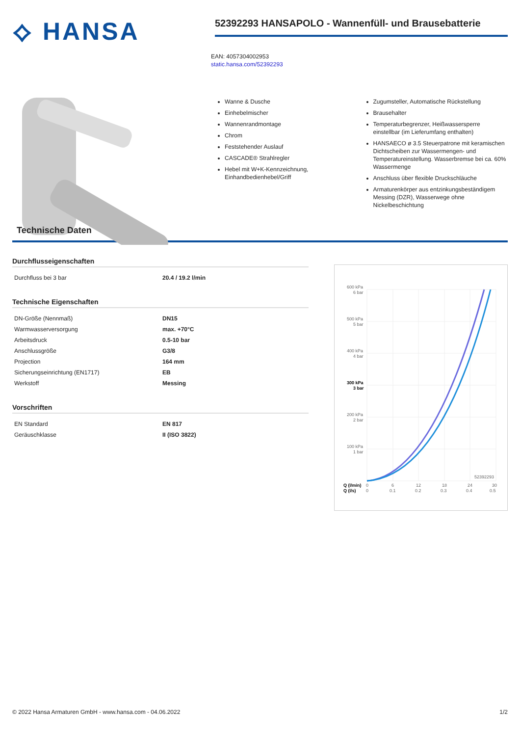⟡ HANSA
52392293 HANSAPOLO - Wannenfüll- und Brausebatterie
EAN: 4057304002953
static.hansa.com/52392293
Wanne & Dusche
Einhebelmischer
Wannenrandmontage
Chrom
Feststehender Auslauf
CASCADE® Strahlregler
Hebel mit W+K-Kennzeichnung, Einhandbedienhebel/Griff
Zugumsteller, Automatische Rückstellung
Brausehalter
Temperaturbegrenzer, Heißwassersperre einstellbar (im Lieferumfang enthalten)
HANSAECO ø 3.5 Steuerpatrone mit keramischen Dichtscheiben zur Wassermengen- und Temperatureinstellung. Wasserbremse bei ca. 60% Wassermenge
Anschluss über flexible Druckschläuche
Armaturenkörper aus entzinkungsbeständigem Messing (DZR), Wasserwege ohne Nickelbeschichtung
Technische Daten
Durchflusseigenschaften
| Durchfluss bei 3 bar | 20.4 / 19.2 l/min |
Technische Eigenschaften
| DN-Größe (Nennmaß) | DN15 |
| Warmwasserversorgung | max. +70°C |
| Arbeitsdruck | 0.5-10 bar |
| Anschlussgröße | G3/8 |
| Projection | 164 mm |
| Sicherungseinrichtung (EN1717) | EB |
| Werkstoff | Messing |
Vorschriften
| EN Standard | EN 817 |
| Geräuschklasse | II (ISO 3822) |
600 kPa
6 bar
500 kPa
5 bar
400 kPa
4 bar
300 kPa
3 bar
200 kPa
2 bar
100 kPa
1 bar
52392293
Q (l/min)
Q (l/s)
0
6
12
18
24
30
0
0.1
0.2
0.3
0.4
0.5
© 2022 Hansa Armaturen GmbH - www.hansa.com - 04.06.2022 1/2